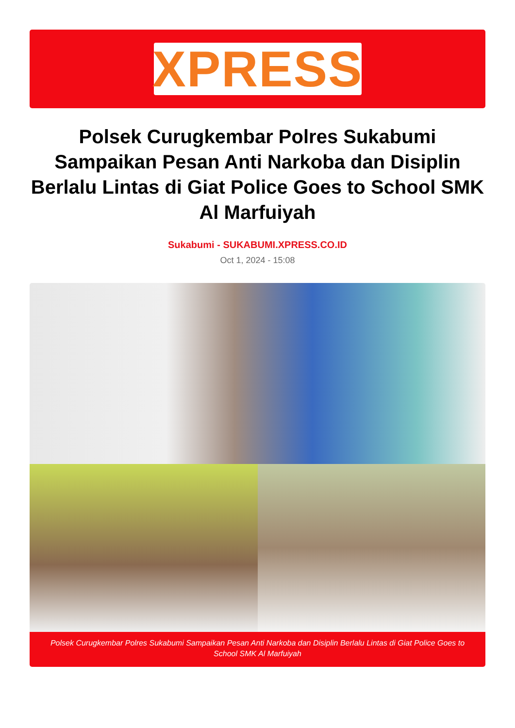XPRESS
Polsek Curugkembar Polres Sukabumi Sampaikan Pesan Anti Narkoba dan Disiplin Berlalu Lintas di Giat Police Goes to School SMK Al Marfuiyah
Sukabumi - SUKABUMI.XPRESS.CO.ID
Oct 1, 2024 - 15:08
Polsek Curugkembar Polres Sukabumi Sampaikan Pesan Anti Narkoba dan Disiplin Berlalu Lintas di Giat Police Goes to School SMK Al Marfuiyah